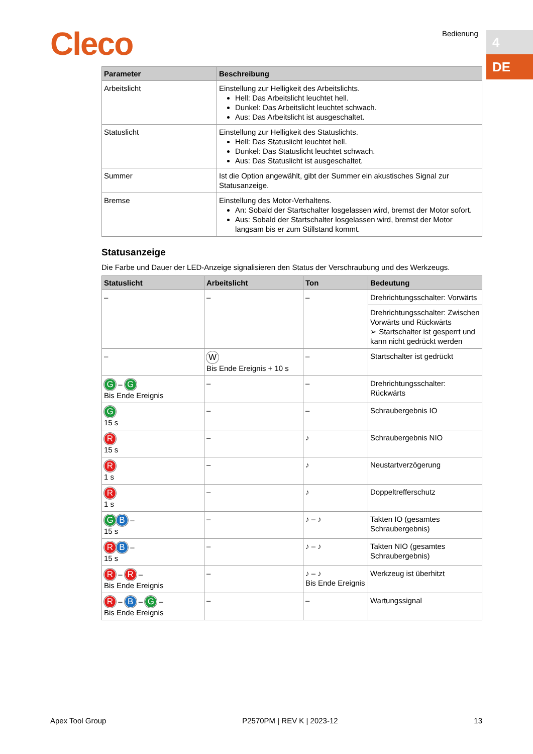Cleco Bedienung 4
DE
| Parameter | Beschreibung |
| --- | --- |
| Arbeitslicht | Einstellung zur Helligkeit des Arbeitslichts. Hell: Das Arbeitslicht leuchtet hell. Dunkel: Das Arbeitslicht leuchtet schwach. Aus: Das Arbeitslicht ist ausgeschaltet. |
| Statuslicht | Einstellung zur Helligkeit des Statuslichts. Hell: Das Statuslicht leuchtet hell. Dunkel: Das Statuslicht leuchtet schwach. Aus: Das Statuslicht ist ausgeschaltet. |
| Summer | Ist die Option angewählt, gibt der Summer ein akustisches Signal zur Statusanzeige. |
| Bremse | Einstellung des Motor-Verhaltens. An: Sobald der Startschalter losgelassen wird, bremst der Motor sofort. Aus: Sobald der Startschalter losgelassen wird, bremst der Motor langsam bis er zum Stillstand kommt. |
Statusanzeige
Die Farbe und Dauer der LED-Anzeige signalisieren den Status der Verschraubung und des Werkzeugs.
| Statuslicht | Arbeitslicht | Ton | Bedeutung |
| --- | --- | --- | --- |
| – | – | – | Drehrichtungsschalter: Vorwärts |
| | | | Drehrichtungsschalter: Zwischen Vorwärts und Rückwärts ➢ Startschalter ist gesperrt und kann nicht gedrückt werden |
| – | W Bis Ende Ereignis + 10 s | – | Startschalter ist gedrückt |
| G – G Bis Ende Ereignis | – | – | Drehrichtungsschalter: Rückwärts |
| G 15 s | – | – | Schraubergebnis IO |
| R 15 s | – | ♪ | Schraubergebnis NIO |
| R 1 s | – | ♪ | Neustartverzögerung |
| R 1 s | – | ♪ | Doppeltrefferschutz |
| G B – 15 s | – | ♪ – ♪ | Takten IO (gesamtes Schraubergebnis) |
| R B – 15 s | – | ♪ – ♪ | Takten NIO (gesamtes Schraubergebnis) |
| R – R – Bis Ende Ereignis | – | ♪ – ♪ Bis Ende Ereignis | Werkzeug ist überhitzt |
| R – B – G – Bis Ende Ereignis | – | – | Wartungssignal |
Apex Tool Group P2570PM | REV K | 2023-12 13